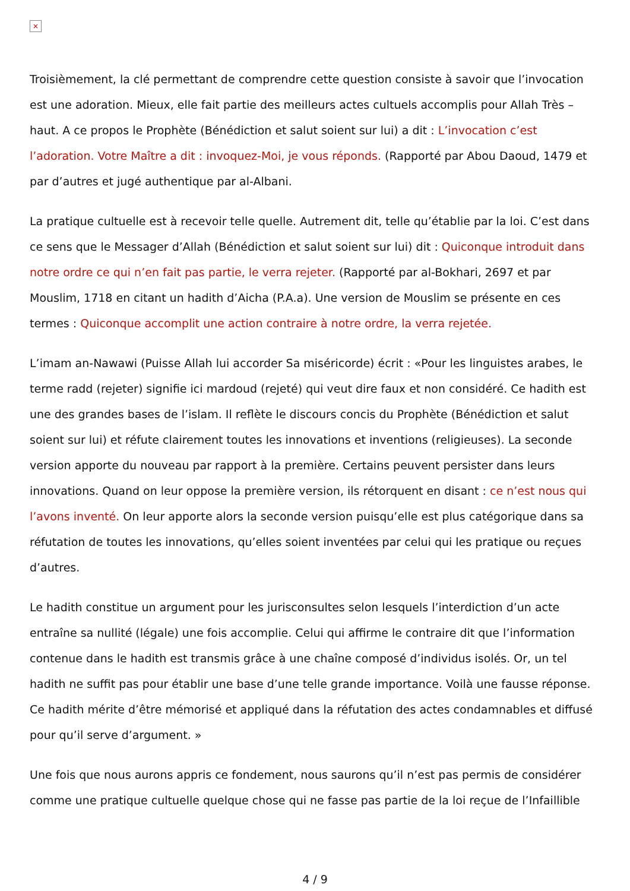×
Troisièmement, la clé permettant de comprendre cette question consiste à savoir que l’invocation est une adoration. Mieux, elle fait partie des meilleurs actes cultuels accomplis pour Allah Très –haut. A ce propos le Prophète (Bénédiction et salut soient sur lui) a dit : L’invocation c’est l’adoration. Votre Maître a dit : invoquez-Moi, je vous réponds. (Rapporté par Abou Daoud, 1479 et par d’autres et jugé authentique par al-Albani.
La pratique cultuelle est à recevoir telle quelle. Autrement dit, telle qu’établie par la loi. C’est dans ce sens que le Messager d’Allah (Bénédiction et salut soient sur lui) dit : Quiconque introduit dans notre ordre ce qui n’en fait pas partie, le verra rejeter. (Rapporté par al-Bokhari, 2697 et par Mouslim, 1718 en citant un hadith d’Aicha (P.A.a). Une version de Mouslim se présente en ces termes : Quiconque accomplit une action contraire à notre ordre, la verra rejetée.
L’imam an-Nawawi (Puisse Allah lui accorder Sa miséricorde) écrit : «Pour les linguistes arabes, le terme radd (rejeter) signifie ici mardoud (rejeté) qui veut dire faux et non considéré. Ce hadith est une des grandes bases de l’islam. Il reflète le discours concis du Prophète (Bénédiction et salut soient sur lui) et réfute clairement toutes les innovations et inventions (religieuses). La seconde version apporte du nouveau par rapport à la première. Certains peuvent persister dans leurs innovations. Quand on leur oppose la première version, ils rétorquent en disant : ce n’est nous qui l’avons inventé. On leur apporte alors la seconde version puisqu’elle est plus catégorique dans sa réfutation de toutes les innovations, qu’elles soient inventées par celui qui les pratique ou reçues d’autres.
Le hadith constitue un argument pour les jurisconsultes selon lesquels l’interdiction d’un acte entraîne sa nullité (légale) une fois accomplie. Celui qui affirme le contraire dit que l’information contenue dans le hadith est transmis grâce à une chaîne composé d’individus isolés. Or, un tel hadith ne suffit pas pour établir une base d’une telle grande importance. Voilà une fausse réponse. Ce hadith mérite d’être mémorisé et appliqué dans la réfutation des actes condamnables et diffusé pour qu’il serve d’argument. »
Une fois que nous aurons appris ce fondement, nous saurons qu’il n’est pas permis de considérer comme une pratique cultuelle quelque chose qui ne fasse pas partie de la loi reçue de l’Infaillible
4 / 9